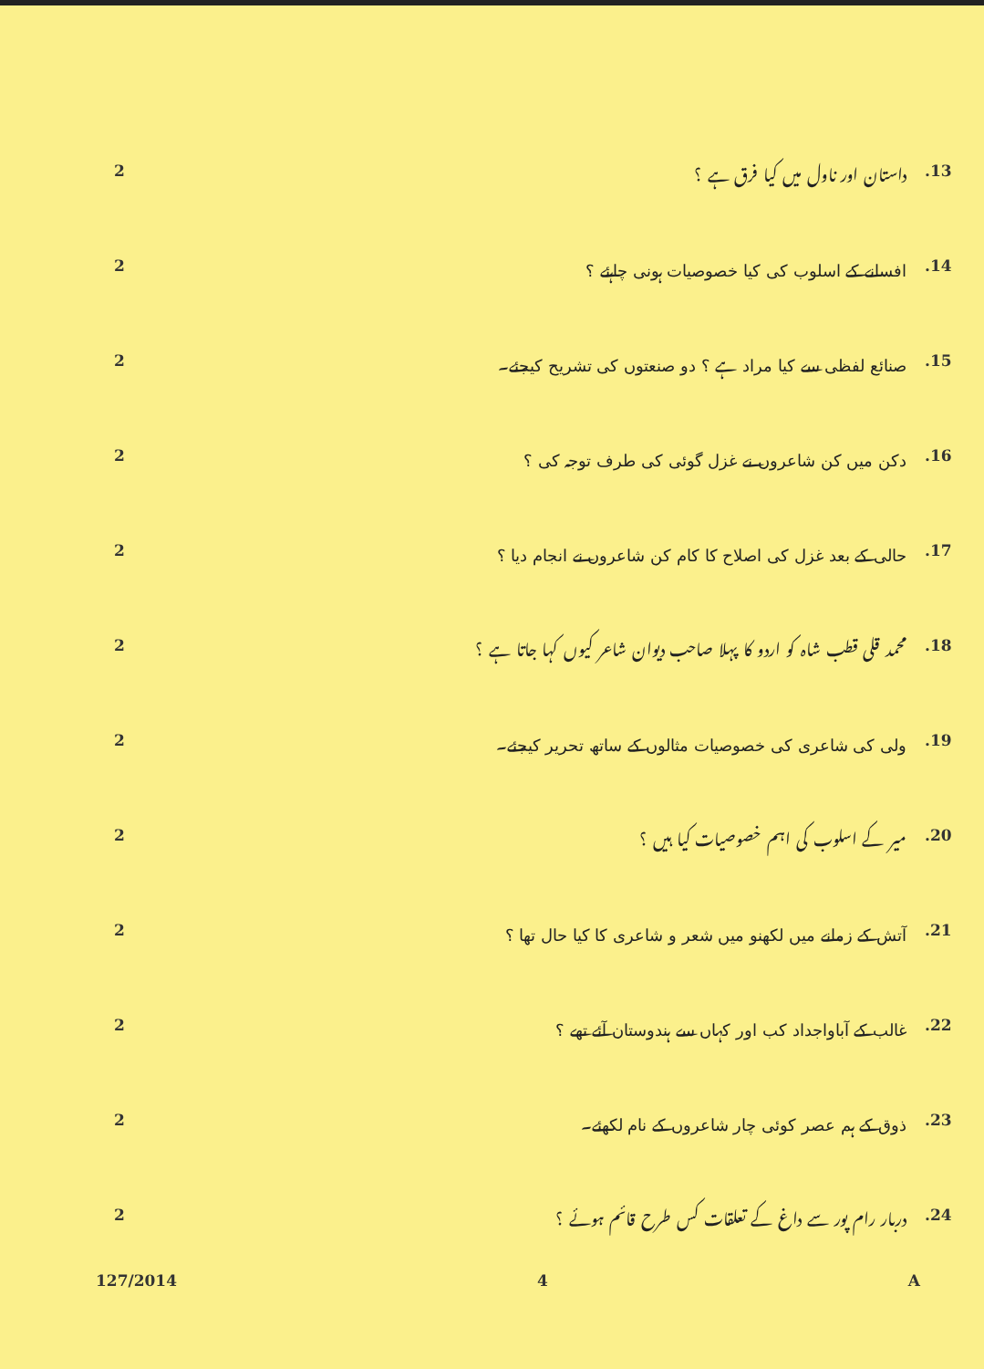2
داستان اور ناول میں کیا فرق ہے ؟
.13
2
افسانے کے اسلوب کی کیا خصوصیات ہونی چاہئے ؟
.14
2
صنائع لفظی سے کیا مراد ہے ؟ دو صنعتوں کی تشریح کیجئے۔
.15
2
دکن میں کن شاعروں نے غزل گوئی کی طرف توجہ کی ؟
.16
2
حالی کے بعد غزل کی اصلاح کا کام کن شاعروں نے انجام دیا ؟
.17
2
محمد قلی قطب شاہ کو اردو کا پہلا صاحب دیوان شاعر کیوں کہا جاتا ہے ؟
.18
2
ولی کی شاعری کی خصوصیات مثالوں کے ساتھ تحریر کیجئے۔
.19
2
میر کے اسلوب کی اہم خصوصیات کیا ہیں ؟
.20
2
آتش کے زمانے میں لکھنو میں شعر و شاعری کا کیا حال تھا ؟
.21
2
غالب کے آباواجداد کب اور کہاں سے ہندوستان آئے تھے ؟
.22
2
ذوق کے ہم عصر کوئی چار شاعروں کے نام لکھئے۔
.23
2
دربار رام پور سے داغ کے تعلقات کس طرح قائم ہوئے ؟
.24
127/2014 4 A